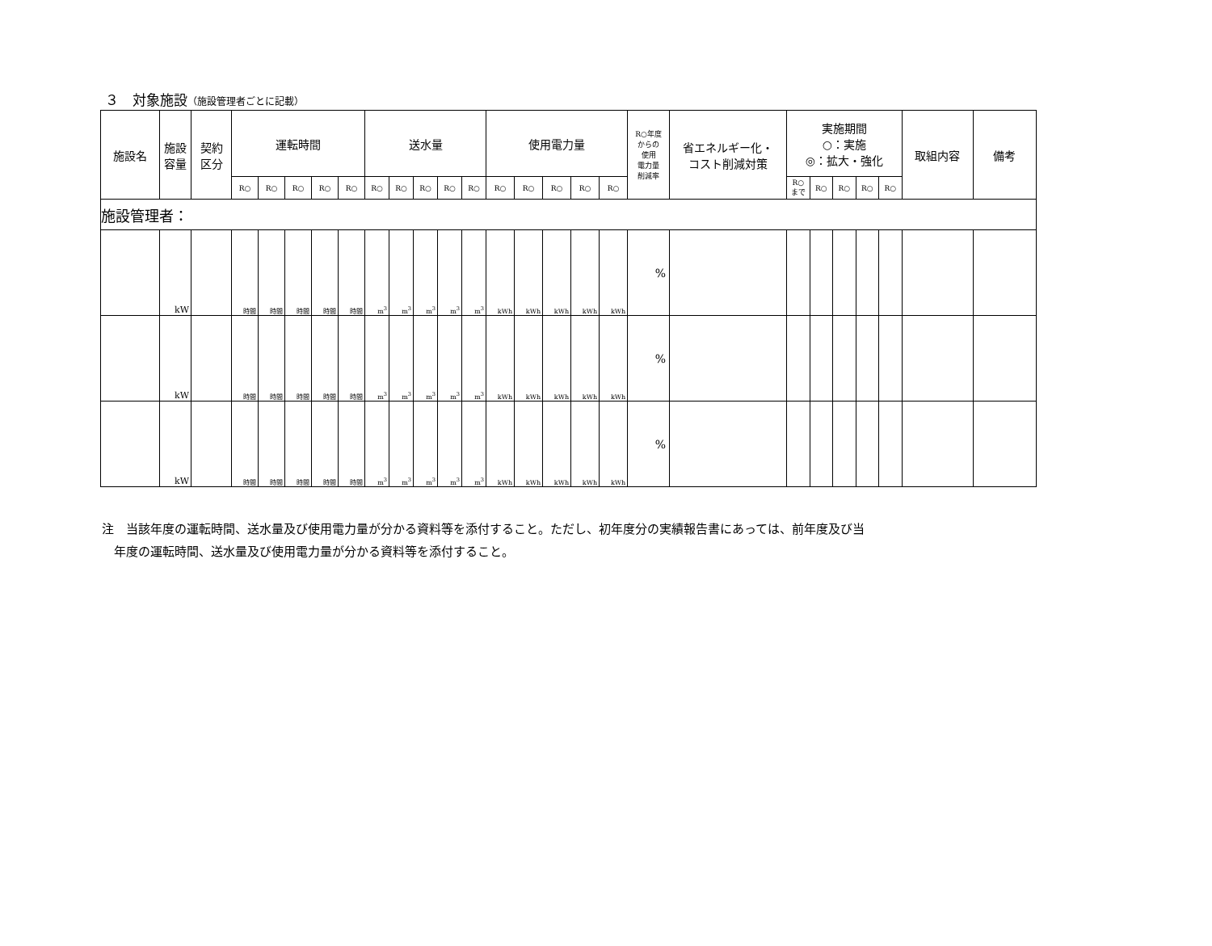３　対象施設（施設管理者ごとに記載）
| 施設名 | 施設 容量 | 契約 区分 | 運転時間 | | | | | 送水量 | | | | | 使用電力量 | | | | | R○年度 からの 使用 電力量 削減率 | 省エネルギー化・ コスト削減対策 | 実施期間 ○：実施 ◎：拡大・強化 | | | | | 取組内容 | 備考 |
| --- | --- | --- | --- | --- | --- | --- | --- | --- | --- | --- | --- | --- | --- | --- | --- | --- | --- | --- | --- | --- | --- | --- | --- | --- | --- | --- |
| | | | R○ | R○ | R○ | R○ | R○ | R○ | R○ | R○ | R○ | R○ | R○ | R○ | R○ | R○ | R○ | | | R○ まで | R○ | R○ | R○ | R○ | | |
| 施設管理者： | | | | | | | | | | | | | | | | | | | | | | | | | | |
| | kW | | 時間 | 時間 | 時間 | 時間 | 時間 | m<sup>3</sup> | m<sup>3</sup> | m<sup>3</sup> | m<sup>3</sup> | m<sup>3</sup> | kWh | kWh | kWh | kWh | kWh | % | | | | | | | | |
| | kW | | 時間 | 時間 | 時間 | 時間 | 時間 | m<sup>3</sup> | m<sup>3</sup> | m<sup>3</sup> | m<sup>3</sup> | m<sup>3</sup> | kWh | kWh | kWh | kWh | kWh | % | | | | | | | | |
| | kW | | 時間 | 時間 | 時間 | 時間 | 時間 | m<sup>3</sup> | m<sup>3</sup> | m<sup>3</sup> | m<sup>3</sup> | m<sup>3</sup> | kWh | kWh | kWh | kWh | kWh | % | | | | | | | | |
注　当該年度の運転時間、送水量及び使用電力量が分かる資料等を添付すること。ただし、初年度分の実績報告書にあっては、前年度及び当
　年度の運転時間、送水量及び使用電力量が分かる資料等を添付すること。